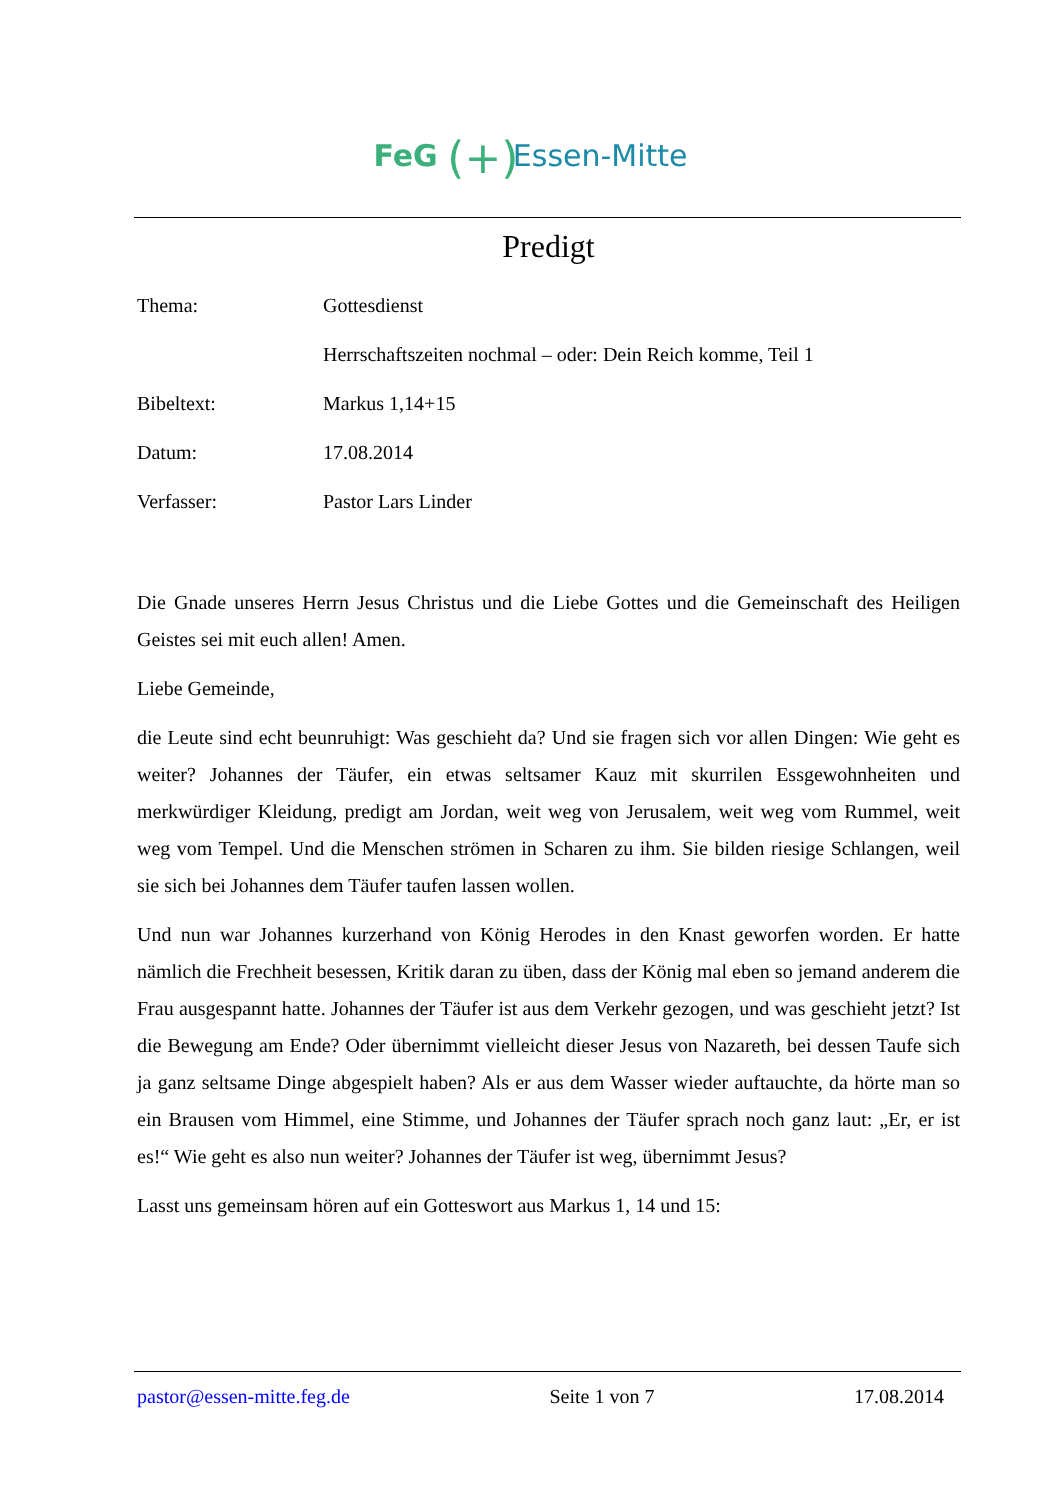FeG (+) Essen-Mitte
Predigt
Thema:
Gottesdienst
Herrschaftszeiten nochmal – oder: Dein Reich komme, Teil 1
Bibeltext:
Markus 1,14+15
Datum:
17.08.2014
Verfasser:
Pastor Lars Linder
Die Gnade unseres Herrn Jesus Christus und die Liebe Gottes und die Gemeinschaft des Heiligen Geistes sei mit euch allen! Amen.
Liebe Gemeinde,
die Leute sind echt beunruhigt: Was geschieht da? Und sie fragen sich vor allen Dingen: Wie geht es weiter? Johannes der Täufer, ein etwas seltsamer Kauz mit skurrilen Essgewohnheiten und merkwürdiger Kleidung, predigt am Jordan, weit weg von Jerusalem, weit weg vom Rummel, weit weg vom Tempel. Und die Menschen strömen in Scharen zu ihm. Sie bilden riesige Schlangen, weil sie sich bei Johannes dem Täufer taufen lassen wollen.
Und nun war Johannes kurzerhand von König Herodes in den Knast geworfen worden. Er hatte nämlich die Frechheit besessen, Kritik daran zu üben, dass der König mal eben so jemand anderem die Frau ausgespannt hatte. Johannes der Täufer ist aus dem Verkehr gezogen, und was geschieht jetzt? Ist die Bewegung am Ende? Oder übernimmt vielleicht dieser Jesus von Nazareth, bei dessen Taufe sich ja ganz seltsame Dinge abgespielt haben? Als er aus dem Wasser wieder auftauchte, da hörte man so ein Brausen vom Himmel, eine Stimme, und Johannes der Täufer sprach noch ganz laut: „Er, er ist es!“ Wie geht es also nun weiter? Johannes der Täufer ist weg, übernimmt Jesus?
Lasst uns gemeinsam hören auf ein Gotteswort aus Markus 1, 14 und 15:
pastor@essen-mitte.feg.de Seite 1 von 7 17.08.2014